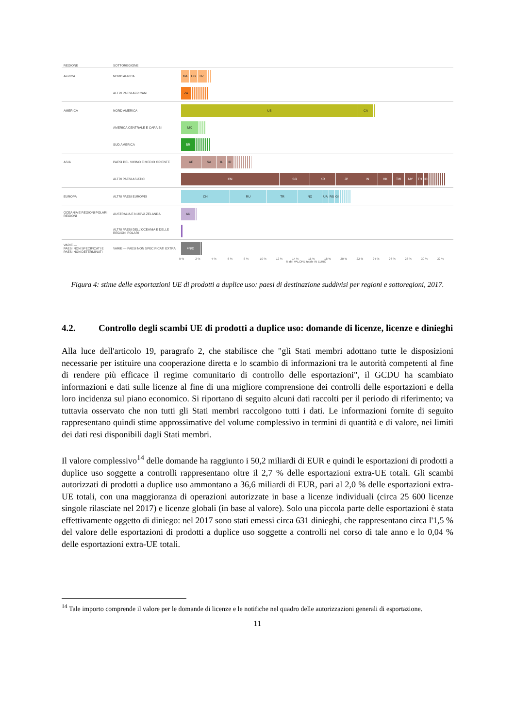| REGIONE | SOTTOREGIONE | |
| AFRICA | NORD AFRICA | MA EG DZ |
| | ALTRI PAESI AFRICANI | ZA |
| AMERICA | NORD AMERICA | US CA |
| | AMERICA CENTRALE E CARAIBI | MX |
| | SUD AMERICA | BR |
| ASIA | PAESI DEL VICINO E MEDIO ORIENTE | AE SA IL IR |
| | ALTRI PAESI ASIATICI | CN SG KR JP IN HK TW MY TH ID |
| EUROPA | ALTRI PAESI EUROPEI | CH RU TR NO UA RS GI |
| OCEANIA E REGIONI POLARI REGIONI | AUSTRALIA E NUOVA ZELANDA | AU |
| | ALTRI PAESI DELL'OCEANIA E DELLE REGIONI POLARI | |
| VARIE — PAESI NON SPECIFICATI E PAESI NON DETERMINATI | VARIE — PAESI NON SPECIFICATI EXTRA | #N/D |
0 % 2 % 4 % 6 % 8 % 10 % 12 % 14 % 16 % 18 % 20 % 22 % 24 % 26 % 28 % 30 % 32 %
% del VALORE totale IN EURO
Figura 4: stime delle esportazioni UE di prodotti a duplice uso: paesi di destinazione suddivisi per regioni e sottoregioni, 2017.
4.2. Controllo degli scambi UE di prodotti a duplice uso: domande di licenze, licenze e dinieghi
Alla luce dell'articolo 19, paragrafo 2, che stabilisce che "gli Stati membri adottano tutte le disposizioni necessarie per istituire una cooperazione diretta e lo scambio di informazioni tra le autorità competenti al fine di rendere più efficace il regime comunitario di controllo delle esportazioni", il GCDU ha scambiato informazioni e dati sulle licenze al fine di una migliore comprensione dei controlli delle esportazioni e della loro incidenza sul piano economico. Si riportano di seguito alcuni dati raccolti per il periodo di riferimento; va tuttavia osservato che non tutti gli Stati membri raccolgono tutti i dati. Le informazioni fornite di seguito rappresentano quindi stime approssimative del volume complessivo in termini di quantità e di valore, nei limiti dei dati resi disponibili dagli Stati membri.
Il valore complessivo<sup>14</sup> delle domande ha raggiunto i 50,2 miliardi di EUR e quindi le esportazioni di prodotti a duplice uso soggette a controlli rappresentano oltre il 2,7 % delle esportazioni extra-UE totali. Gli scambi autorizzati di prodotti a duplice uso ammontano a 36,6 miliardi di EUR, pari al 2,0 % delle esportazioni extra-UE totali, con una maggioranza di operazioni autorizzate in base a licenze individuali (circa 25 600 licenze singole rilasciate nel 2017) e licenze globali (in base al valore). Solo una piccola parte delle esportazioni è stata effettivamente oggetto di diniego: nel 2017 sono stati emessi circa 631 dinieghi, che rappresentano circa l'1,5 % del valore delle esportazioni di prodotti a duplice uso soggette a controlli nel corso di tale anno e lo 0,04 % delle esportazioni extra-UE totali.
<sup>14</sup> Tale importo comprende il valore per le domande di licenze e le notifiche nel quadro delle autorizzazioni generali di esportazione.
11